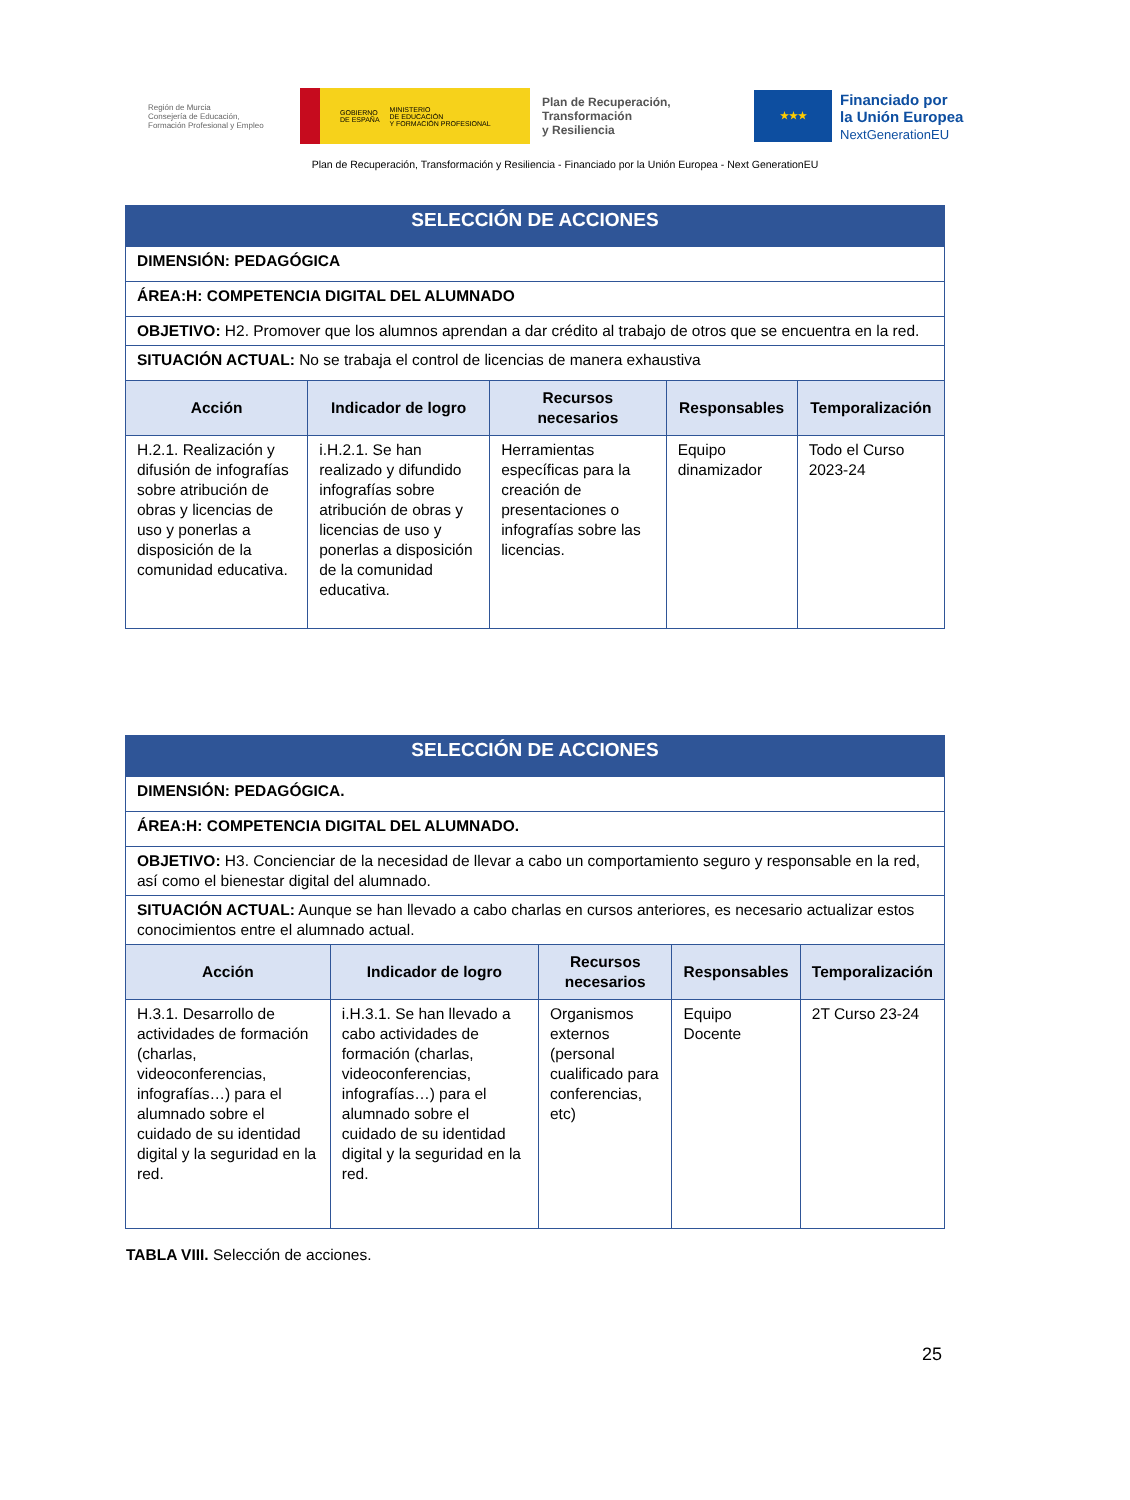Región de Murcia
Consejería de Educación,
Formación Profesional y Empleo
GOBIERNO
DE ESPAÑA MINISTERIO
DE EDUCACIÓN
Y FORMACIÓN PROFESIONAL
Plan de Recuperación,
Transformación
y Resiliencia
★★★
Financiado por
la Unión Europea
NextGenerationEU
Plan de Recuperación, Transformación y Resiliencia - Financiado por la Unión Europea - Next GenerationEU
| SELECCIÓN DE ACCIONES | | | | |
| DIMENSIÓN: PEDAGÓGICA | | | | |
| ÁREA:H: COMPETENCIA DIGITAL DEL ALUMNADO | | | | |
| OBJETIVO: H2. Promover que los alumnos aprendan a dar crédito al trabajo de otros que se encuentra en la red. | | | | |
| SITUACIÓN ACTUAL: No se trabaja el control de licencias de manera exhaustiva | | | | |
| Acción | Indicador de logro | Recursos necesarios | Responsables | Temporalización |
| H.2.1. Realización y difusión de infografías sobre atribución de obras y licencias de uso y ponerlas a disposición de la comunidad educativa. | i.H.2.1. Se han realizado y difundido infografías sobre atribución de obras y licencias de uso y ponerlas a disposición de la comunidad educativa. | Herramientas específicas para la creación de presentaciones o infografías sobre las licencias. | Equipo dinamizador | Todo el Curso 2023-24 |
| SELECCIÓN DE ACCIONES | | | | |
| DIMENSIÓN: PEDAGÓGICA. | | | | |
| ÁREA:H: COMPETENCIA DIGITAL DEL ALUMNADO. | | | | |
| OBJETIVO: H3. Concienciar de la necesidad de llevar a cabo un comportamiento seguro y responsable en la red, así como el bienestar digital del alumnado. | | | | |
| SITUACIÓN ACTUAL: Aunque se han llevado a cabo charlas en cursos anteriores, es necesario actualizar estos conocimientos entre el alumnado actual. | | | | |
| Acción | Indicador de logro | Recursos necesarios | Responsables | Temporalización |
| H.3.1. Desarrollo de actividades de formación (charlas, videoconferencias, infografías…) para el alumnado sobre el cuidado de su identidad digital y la seguridad en la red. | i.H.3.1. Se han llevado a cabo actividades de formación (charlas, videoconferencias, infografías…) para el alumnado sobre el cuidado de su identidad digital y la seguridad en la red. | Organismos externos (personal cualificado para conferencias, etc) | Equipo Docente | 2T Curso 23-24 |
TABLA VIII. Selección de acciones.
25